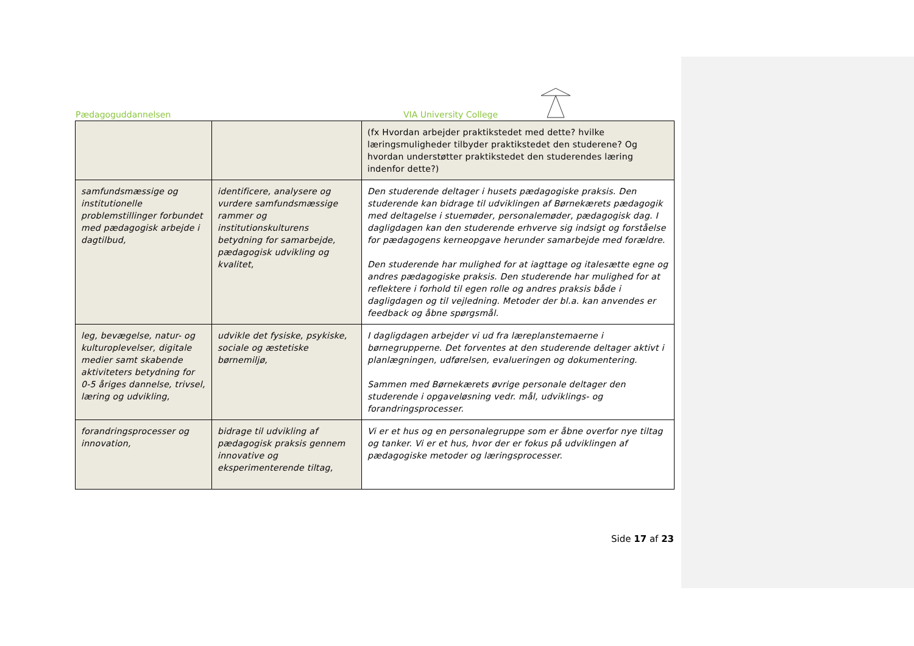Pædagoguddannelsen VIA University College
| | | (fx Hvordan arbejder praktikstedet med dette? hvilke læringsmuligheder tilbyder praktikstedet den studerene? Og hvordan understøtter praktikstedet den studerendes læring indenfor dette?) |
| samfundsmæssige og institutionelle problemstillinger forbundet med pædagogisk arbejde i dagtilbud, | identificere, analysere og vurdere samfundsmæssige rammer og institutionskulturens betydning for samarbejde, pædagogisk udvikling og kvalitet, | Den studerende deltager i husets pædagogiske praksis. Den studerende kan bidrage til udviklingen af Børnekærets pædagogik med deltagelse i stuemøder, personalemøder, pædagogisk dag. I dagligdagen kan den studerende erhverve sig indsigt og forståelse for pædagogens kerneopgave herunder samarbejde med forældre. Den studerende har mulighed for at iagttage og italesætte egne og andres pædagogiske praksis. Den studerende har mulighed for at reflektere i forhold til egen rolle og andres praksis både i dagligdagen og til vejledning. Metoder der bl.a. kan anvendes er feedback og åbne spørgsmål. |
| leg, bevægelse, natur- og kulturoplevelser, digitale medier samt skabende aktiviteters betydning for 0-5 åriges dannelse, trivsel, læring og udvikling, | udvikle det fysiske, psykiske, sociale og æstetiske børnemiljø, | I dagligdagen arbejder vi ud fra læreplanstemaerne i børnegrupperne. Det forventes at den studerende deltager aktivt i planlægningen, udførelsen, evalueringen og dokumentering. Sammen med Børnekærets øvrige personale deltager den studerende i opgaveløsning vedr. mål, udviklings- og forandringsprocesser. |
| forandringsprocesser og innovation, | bidrage til udvikling af pædagogisk praksis gennem innovative og eksperimenterende tiltag, | Vi er et hus og en personalegruppe som er åbne overfor nye tiltag og tanker. Vi er et hus, hvor der er fokus på udviklingen af pædagogiske metoder og læringsprocesser. |
Side 17 af 23